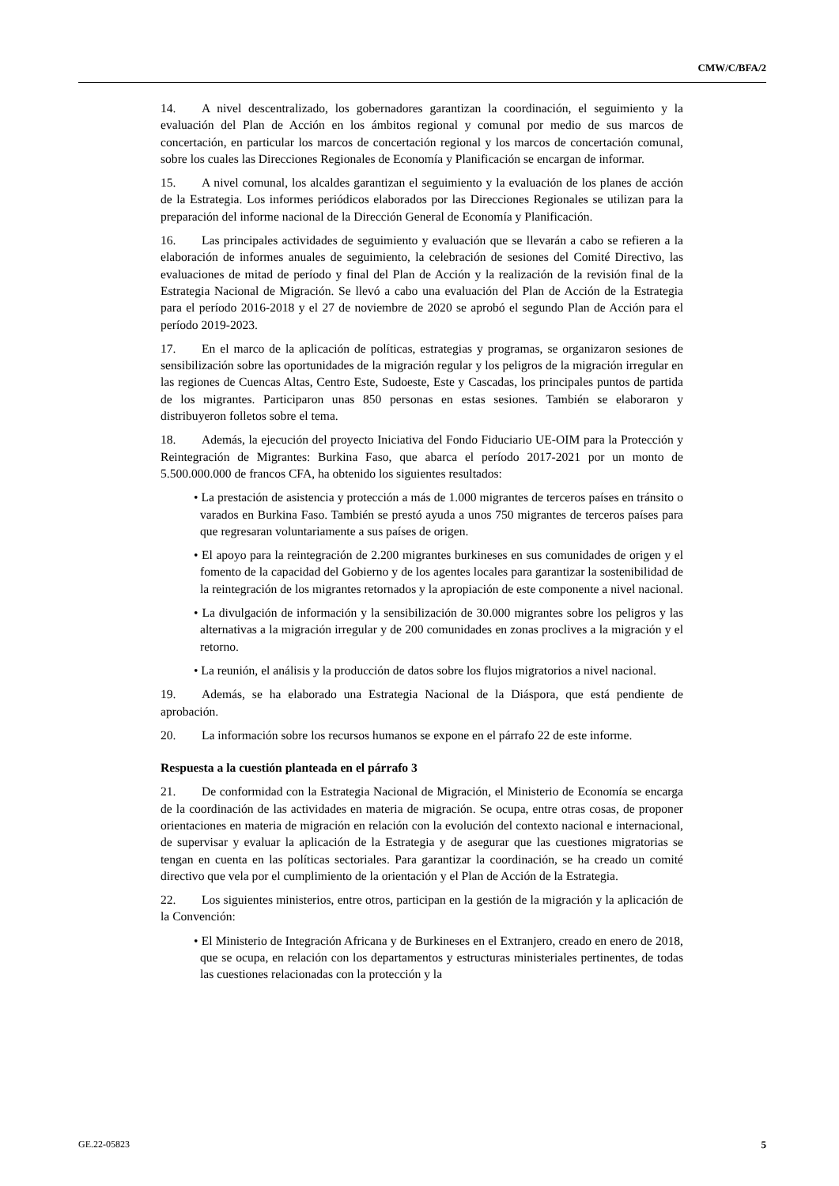CMW/C/BFA/2
14. A nivel descentralizado, los gobernadores garantizan la coordinación, el seguimiento y la evaluación del Plan de Acción en los ámbitos regional y comunal por medio de sus marcos de concertación, en particular los marcos de concertación regional y los marcos de concertación comunal, sobre los cuales las Direcciones Regionales de Economía y Planificación se encargan de informar.
15. A nivel comunal, los alcaldes garantizan el seguimiento y la evaluación de los planes de acción de la Estrategia. Los informes periódicos elaborados por las Direcciones Regionales se utilizan para la preparación del informe nacional de la Dirección General de Economía y Planificación.
16. Las principales actividades de seguimiento y evaluación que se llevarán a cabo se refieren a la elaboración de informes anuales de seguimiento, la celebración de sesiones del Comité Directivo, las evaluaciones de mitad de período y final del Plan de Acción y la realización de la revisión final de la Estrategia Nacional de Migración. Se llevó a cabo una evaluación del Plan de Acción de la Estrategia para el período 2016-2018 y el 27 de noviembre de 2020 se aprobó el segundo Plan de Acción para el período 2019-2023.
17. En el marco de la aplicación de políticas, estrategias y programas, se organizaron sesiones de sensibilización sobre las oportunidades de la migración regular y los peligros de la migración irregular en las regiones de Cuencas Altas, Centro Este, Sudoeste, Este y Cascadas, los principales puntos de partida de los migrantes. Participaron unas 850 personas en estas sesiones. También se elaboraron y distribuyeron folletos sobre el tema.
18. Además, la ejecución del proyecto Iniciativa del Fondo Fiduciario UE-OIM para la Protección y Reintegración de Migrantes: Burkina Faso, que abarca el período 2017-2021 por un monto de 5.500.000.000 de francos CFA, ha obtenido los siguientes resultados:
• La prestación de asistencia y protección a más de 1.000 migrantes de terceros países en tránsito o varados en Burkina Faso. También se prestó ayuda a unos 750 migrantes de terceros países para que regresaran voluntariamente a sus países de origen.
• El apoyo para la reintegración de 2.200 migrantes burkineses en sus comunidades de origen y el fomento de la capacidad del Gobierno y de los agentes locales para garantizar la sostenibilidad de la reintegración de los migrantes retornados y la apropiación de este componente a nivel nacional.
• La divulgación de información y la sensibilización de 30.000 migrantes sobre los peligros y las alternativas a la migración irregular y de 200 comunidades en zonas proclives a la migración y el retorno.
• La reunión, el análisis y la producción de datos sobre los flujos migratorios a nivel nacional.
19. Además, se ha elaborado una Estrategia Nacional de la Diáspora, que está pendiente de aprobación.
20. La información sobre los recursos humanos se expone en el párrafo 22 de este informe.
Respuesta a la cuestión planteada en el párrafo 3
21. De conformidad con la Estrategia Nacional de Migración, el Ministerio de Economía se encarga de la coordinación de las actividades en materia de migración. Se ocupa, entre otras cosas, de proponer orientaciones en materia de migración en relación con la evolución del contexto nacional e internacional, de supervisar y evaluar la aplicación de la Estrategia y de asegurar que las cuestiones migratorias se tengan en cuenta en las políticas sectoriales. Para garantizar la coordinación, se ha creado un comité directivo que vela por el cumplimiento de la orientación y el Plan de Acción de la Estrategia.
22. Los siguientes ministerios, entre otros, participan en la gestión de la migración y la aplicación de la Convención:
• El Ministerio de Integración Africana y de Burkineses en el Extranjero, creado en enero de 2018, que se ocupa, en relación con los departamentos y estructuras ministeriales pertinentes, de todas las cuestiones relacionadas con la protección y la
GE.22-05823 5